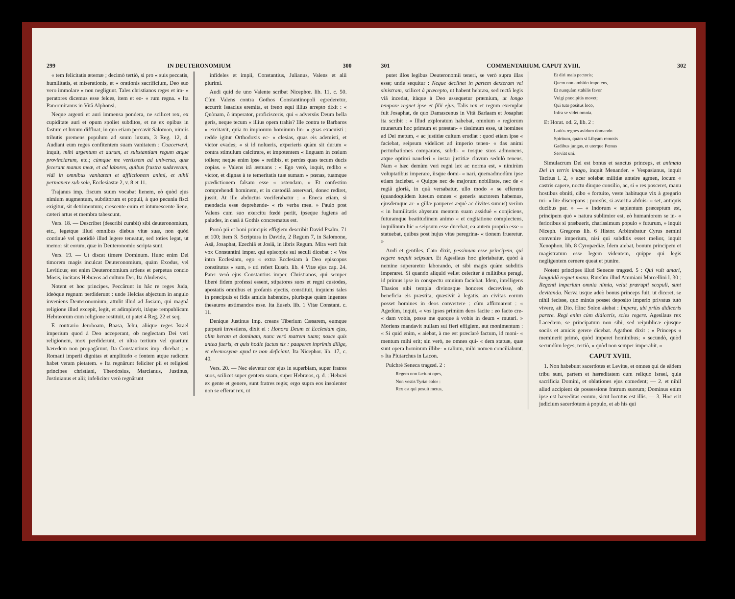299 IN DEUTERONOMIUM 300
« tem felicitatis æternæ ; decimò tertiò, si pro « suis peccatis, humilitatis, et miserationis, et « orationis sacrificium, Deo suo vero immolare « non negligunt. Tales christianos reges et im- « peratores dicemus esse felces, item et eo- « rum regna. » Ita Panormitanus in Vitâ Alphonsi.
Neque argenti et auri immensa pondera, ne scilicet rex, ex cupiditate auri et opum spoliet subditos, et ne ex opibus in fastum et luxum diffluat; in quo etiam peccavit Salomon, nimiis tributis premens populum ad suum luxum, 3 Reg. 12, 4. Audiant eum reges confitentem suam vanitatem : Coacervavi, inquit, mihi argentum et aurum, et substantiam regum atque provinciarum, etc.; cùmque me vertissem ad universa, quæ fecerant manus meæ, et ad labores, quibus frustra sudaveram, vidi in omnibus vanitatem et afflictionem animi, et nihil permanere sub sole, Ecclesiastæ 2, v. 8 et 11.
Trajanus imp. fiscum suum vocabat lienem, eò quòd ejus nimium augmentum, subditorum et populi, à quo pecunia fisci exigitur, sit detrimentum; crescente enim et intumescente liene, cæteri artus et membra tabescunt.
Vers. 18. — Describet (describi curabit) sibi deuteronomium, etc., legetque illud omnibus diebus vitæ suæ, non quòd continuè vel quotidiè illud legere teneatur, sed toties legat, ut memor sit eorum, quæ in Deuteronomio scripta sunt.
Vers. 19. — Ut discat timere Dominum. Hunc enim Dei timorem magis inculcat Deuteronomium, quàm Exodus, vel Leviticus; est enim Deuteronomium ardens et perpetua concio Mosis, incitans Hebræos ad cultum Dei. Ita Abulensis.
Notent et hoc principes. Peccârunt in hâc re reges Juda, ideòque regnum perdiderunt : unde Helcias abjectum in angulo inveniens Deuteronomium, attulit illud ad Josiam, qui magnâ religione illud excepit, legit, et adimplevit, itàque rempublicam Hebræorum cum religione restituit, ut patet 4 Reg. 22 et seq.
E contrario Jeroboam, Baasa, Jehu, aliique reges Israel imperium quod à Deo acceperant, ob neglectam Dei veri religionem, mox perdiderunt, et ultra tertium vel quartum hæredem non propagârunt. Ita Constantinus imp. dicebat : « Romani imperii dignitas et amplitudo « fontem atque radicem habet veram pietatem. » Ita regnârunt feliciter pii et religiosi principes christiani, Theodosius, Marcianus, Justinus, Justinianus et alii; infeliciter verò regnârunt
infideles et impii, Constantius, Julianus, Valens et alii plurimi.
Audi quid de uno Valente scribat Nicephor. lib. 11, c. 50. Cùm Valens contra Gothos Constantinopoli egrederetur, accurrit Isaacius eremita, et freno equi illius arrepto dixit : « Quònam, ô imperator, proficisceris, qui « adversùs Deum bella geris, neque tecum « illius opem trahis? Ille contra te Barbaros « excitavit, quia tu impiorum hominum lin- « guas exacuisti : redde igitur Orthodoxis ec- « clesias, quas eis ademisti, et victor evades; « si id nolueris, experieris quàm sit durum « contra stimulum calcitrare, et impotentem « linguam in cœlum tollere; neque enim ipse « redibis, et perdes quas tecum ducis copias. » Valens irâ æstuans : « Ego verò, inquit, redibo « victor, et dignas à te temeritatis tuæ sumam « pœnas, tuamque prædictionem falsam esse « ostendam. » Et confestim comprehendi hominem, et in custodiâ asservari, donec rediret, jussit. At ille abductus vociferabatur : « Eneca etiam, si mendacia esse deprehende- « ris verba mea. » Paulò post Valens cum suo exercitu fœdè periit, ipseque fugiens ad paludes, in casâ à Gothis concrematus est.
Porrò pii et boni principis effigiem describit David Psalm. 71 et 100; item S. Scriptura in Davide, 2 Regum 7, in Salomone, Asâ, Josaphat, Ezechiâ et Josiâ, in libris Regum. Mira verò fuit vox Constantini imper. qui episcopis sui seculi dicebat : « Vos intra Ecclesiam, ego « extra Ecclesiam à Deo episcopus constitutus « sum, » uti refert Euseb. lib. 4 Vitæ ejus cap. 24. Pater verò ejus Constantius imper. Christianos, qui semper liberè fidem professi essent, stipatores suos et regni custodes, apostatis omnibus et profanis ejectis, constituit, inquiens tales in præcipuis et fidis amicis habendos, plurisque quàm ingentes thesauros æstimandos esse. Ita Euseb. lib. 1 Vitæ Constant. c. 11.
Denique Justinus Imp. creans Tiberium Cæsarem, eumque purpurâ investiens, dixit ei : Honora Deum et Ecclesiam ejus, olim heram et dominam, nunc verò matrem tuam; nosce quis antea fueris, et quis hodie factus sis : pauperes inprimis dilige, et eleemosynæ apud te non deficiant. Ita Nicephor. lib. 17, c. 40.
Vers. 20. — Nec elevetur cor ejus in superbiam, super fratres suos, scilicet super gentem suam, super Hebræos, q. d. : Hebræi ex gente et genere, sunt fratres regis; ergo supra eos insolenter non se efferat rex, ut
301 COMMENTARIUM. CAPUT XVIII. 302
putet illos legibus Deuteronomii teneri, se verò supra illas esse; unde sequitur : Neque declinet in partem dexteram vel sinistram, scilicet à præcepto, ut habent hebræa, sed rectâ legis viâ incedat, itàque à Deo assequetur præmium, ut longo tempore regnet ipse et filii ejus. Talis rex et regum exemplar fuit Josaphat, de quo Damascenus in Vitâ Barlaam et Josaphat ita scribit : « Illud exploratum habebat, omnium « regiorum munerum hoc primum et præstan- « tissimum esse, ut homines ad Dei metum, « ac justitiæ cultum erudiat : quod etiam ipse « faciebat, seipsum videlicet ad imperio tenen- « das animi perturbationes comparans, subdi- « tosque suos admonens, atque optimi naucleri « instar justitiæ clavum sedulò tenens. Nam « hæc demùm veri regni lex ac norma est, « nimirùm voluptatibus imperare, iisque domi- « nari, quemadmodùm ipse etiam faciebat. « Quippe nec de majorum nobilitate, nec de « regiâ gloriâ, in quâ versabatur, ullo modo « se efferens (quandoquidem luteum omnes « generis auctorem habemus, ejusdemque ar- « gillæ pauperes æquè ac divites sumus) verùm « in humilitatis abyssum mentem suam assiduè « conjiciens, futuramque beatitudinem animo « et cogitatione complectens, inquilinum hic « seipsum esse ducebat; ea autem propria esse « statuebat, quibus post hujus vitæ peregrina- « tionem frueretur. »
Audi et gentiles. Cato dixit, pessimum esse principem, qui regere nequit seipsum. Et Agesilaus hoc gloriabatur, quòd à nemine superaretur laborando, et sibi magis quàm subditis imperaret. Si quando aliquid vellet celeriter à militibus peragi, id primus ipse in conspectu omnium faciebat. Idem, intelligens Thasios sibi templa divinosque honores decrevisse, ob beneficia eis præstita, quæsivit à legatis, an civitas eorum posset homines in deos convertere : cùm affirmarent : « Agedùm, inquit, « vos ipsos primùm deos facite : eo facto cre- « dam vobis, posse me quoque à vobis in deum « mutari. » Moriens mandavit nullam sui fieri effigiem, aut monimentum : « Si quid enim, « aiebat, à me est præclarè factum, id moni- « mentum mihi erit; sin verò, ne omnes qui- « dem statuæ, quæ sunt opera hominum illibe- « ralium, mihi nomen conciliabunt. » Ita Plutarchus in Lacon.
Pulchrè Seneca tragœd. 2 :
Regem non faciunt opes,
Non vestis Tyriæ color :
Rex est qui posuit metus,
Et diri mala pectoris;
Quem non ambitio impotens,
Et nunquàm stabilis favor
Vulgi præcipitis movet;
Qui tuto positus loco,
Infra se videt omnia.
Et Horat. od. 2, lib. 2 :
Latiùs regnes avidum domando
Spiritum, quàm si Libyam remotis
Gadibus jungas, et uterque Pœnus
Serviat uni.
Simulacrum Dei est bonus et sanctus princeps, et animata Dei in terris imago, inquit Menander. « Vespasianus, inquit Tacitus l. 2, « acer solebat militiæ anteire agmen, locum « castris capere, noctu diuque consilio, ac, si « res posceret, manu hostibus obniti, cibo « fortuito, veste habituque vix à gregario mi- « lite discrepans : prorsùs, si avaritia abfuis- « set, antiquis ducibus par. » — « Indorum « sapientum præceptum est, principem quò « natura sublimior est, eò humaniorem se in- « ferioribus si præbuerit, charissimum populo « futurum, » inquit Niceph. Gregoras lib. 6 Histor. Arbitrabatur Cyrus nemini convenire imperium, nisi qui subditis esset melior, inquit Xenophon. lib. 8 Cyropædiæ. Idem aiebat, bonum principem et magistratum esse legem videntem, quippe qui legis negligentem cernere queat et punire.
Notent principes illud Senecæ tragœd. 5 : Qui vult amari, languidâ regnet manu. Rursùm illud Ammiani Marcellini l. 30 : Regenti imperium omnia nimia, velut prærupti scopuli, sunt devitanda. Nerva usque adeò bonus princeps fuit, ut diceret, se nihil fecisse, quo minùs posset deposito imperio privatus tutò vivere, ait Dio. Hinc Solon aiebat : Impera, ubi priùs didiceris parere. Regi enim cùm didiceris, scies regere. Agesilaus rex Lacedæm. se principatum non sibi, sed reipublicæ ejusque sociis et amicis gerere dicebat. Agathon dixit : « Princeps « meminerit primò, quòd imperet hominibus; « secundò, quòd secundùm leges; tertiò, « quòd non semper imperabit. »
CAPUT XVIII.
1. Non habebunt sacerdotes et Levitæ, et omnes qui de eâdem tribu sunt, partem et hæreditatem cum reliquo Israel, quia sacrificia Domini, et oblationes ejus comedent; — 2. et nihil aliud accipient de possessione fratrum suorum; Dominus enim ipse est hæreditas eorum, sicut locutus est illis. — 3. Hoc erit judicium sacerdotum à populo, et ab his qui